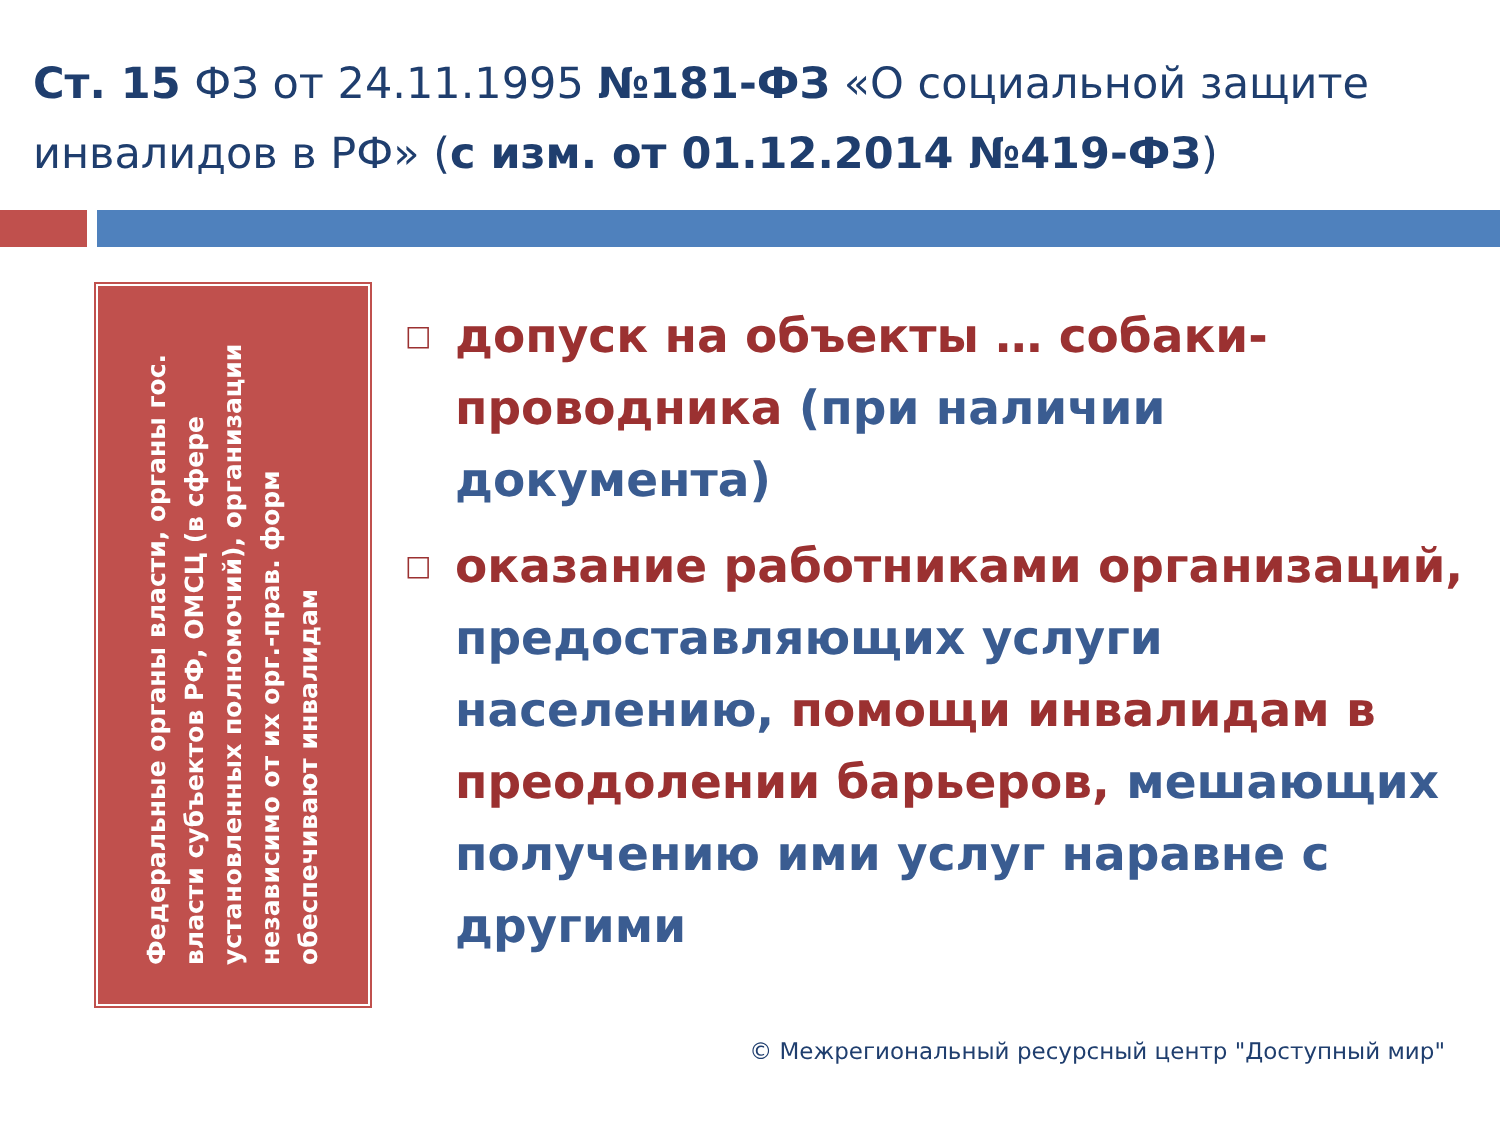Ст. 15 ФЗ от 24.11.1995 №181-ФЗ «О социальной защите инвалидов в РФ» (с изм. от 01.12.2014 №419-ФЗ)
Федеральные органы власти, органы гос. власти субъектов РФ, ОМСЦ (в сфере установленных полномочий), организации независимо от их орг.-прав. форм обеспечивают инвалидам
□ допуск на объекты … собаки-проводника (при наличии документа)
□ оказание работниками организаций, предоставляющих услуги населению, помощи инвалидам в преодолении барьеров, мешающих получению ими услуг наравне с другими
© Межрегиональный ресурсный центр "Доступный мир"